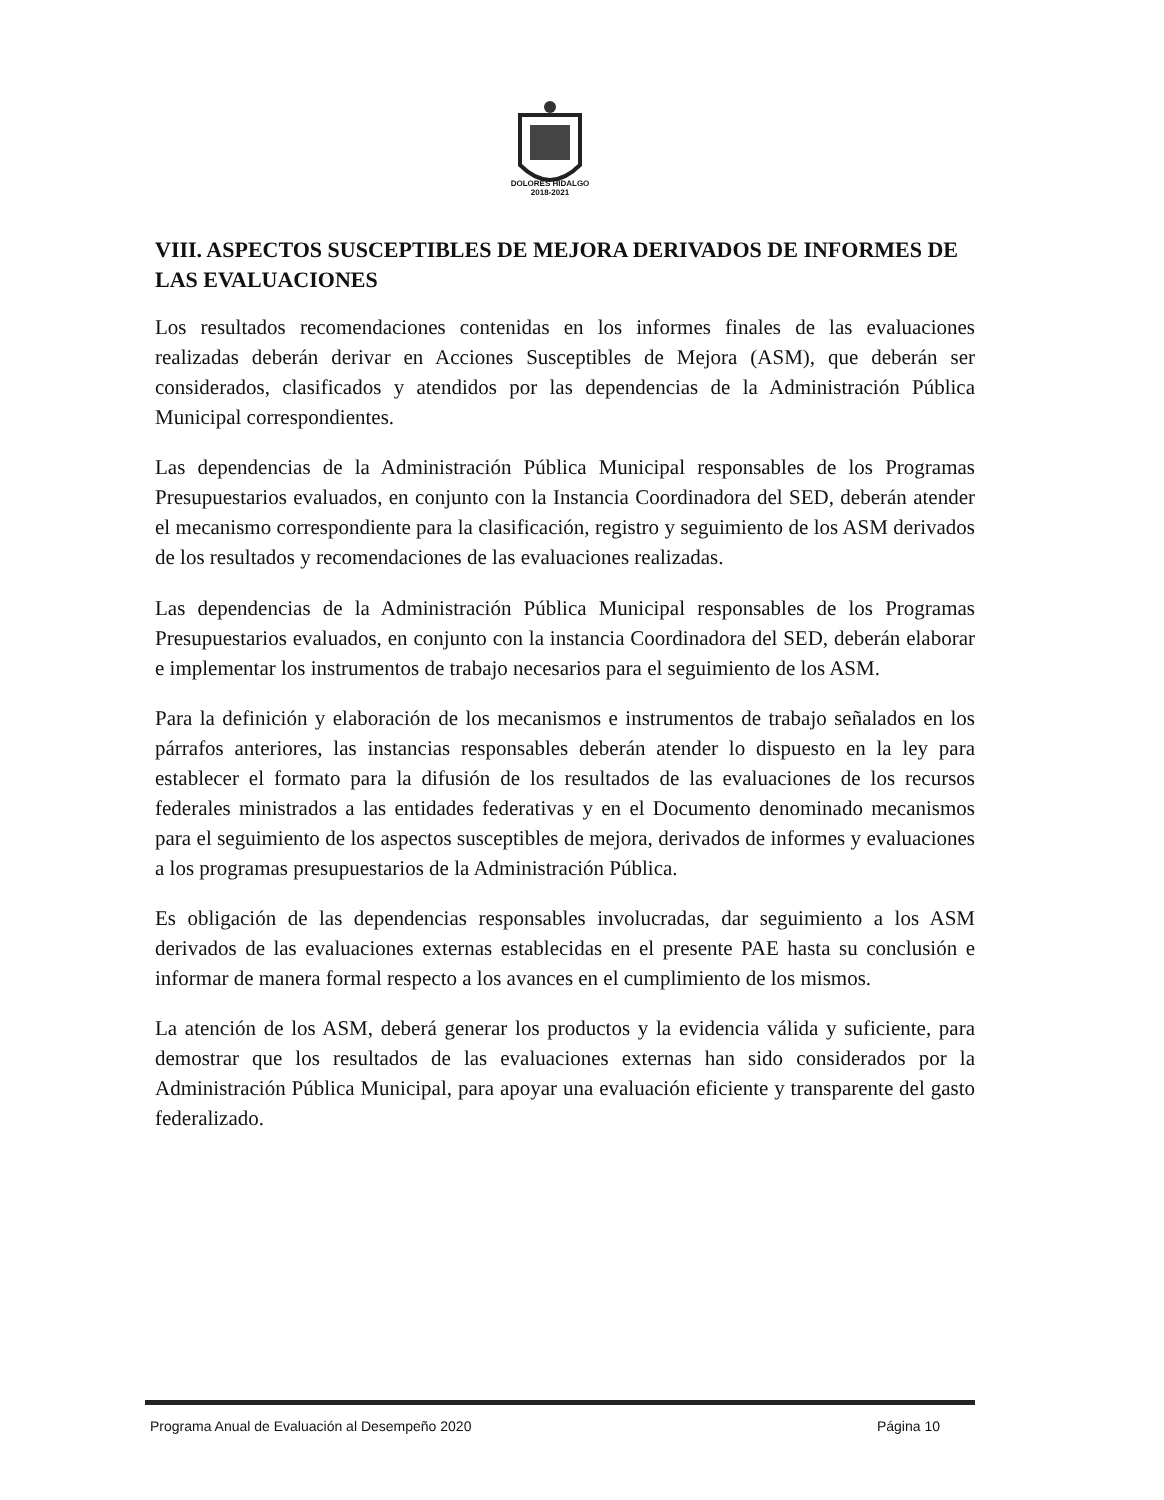DOLORES HIDALGO
2018-2021
VIII. ASPECTOS SUSCEPTIBLES DE MEJORA DERIVADOS DE INFORMES DE LAS EVALUACIONES
Los resultados recomendaciones contenidas en los informes finales de las evaluaciones realizadas deberán derivar en Acciones Susceptibles de Mejora (ASM), que deberán ser considerados, clasificados y atendidos por las dependencias de la Administración Pública Municipal correspondientes.
Las dependencias de la Administración Pública Municipal responsables de los Programas Presupuestarios evaluados, en conjunto con la Instancia Coordinadora del SED, deberán atender el mecanismo correspondiente para la clasificación, registro y seguimiento de los ASM derivados de los resultados y recomendaciones de las evaluaciones realizadas.
Las dependencias de la Administración Pública Municipal responsables de los Programas Presupuestarios evaluados, en conjunto con la instancia Coordinadora del SED, deberán elaborar e implementar los instrumentos de trabajo necesarios para el seguimiento de los ASM.
Para la definición y elaboración de los mecanismos e instrumentos de trabajo señalados en los párrafos anteriores, las instancias responsables deberán atender lo dispuesto en la ley para establecer el formato para la difusión de los resultados de las evaluaciones de los recursos federales ministrados a las entidades federativas y en el Documento denominado mecanismos para el seguimiento de los aspectos susceptibles de mejora, derivados de informes y evaluaciones a los programas presupuestarios de la Administración Pública.
Es obligación de las dependencias responsables involucradas, dar seguimiento a los ASM derivados de las evaluaciones externas establecidas en el presente PAE hasta su conclusión e informar de manera formal respecto a los avances en el cumplimiento de los mismos.
La atención de los ASM, deberá generar los productos y la evidencia válida y suficiente, para demostrar que los resultados de las evaluaciones externas han sido considerados por la Administración Pública Municipal, para apoyar una evaluación eficiente y transparente del gasto federalizado.
Programa Anual de Evaluación al Desempeño 2020 Página 10